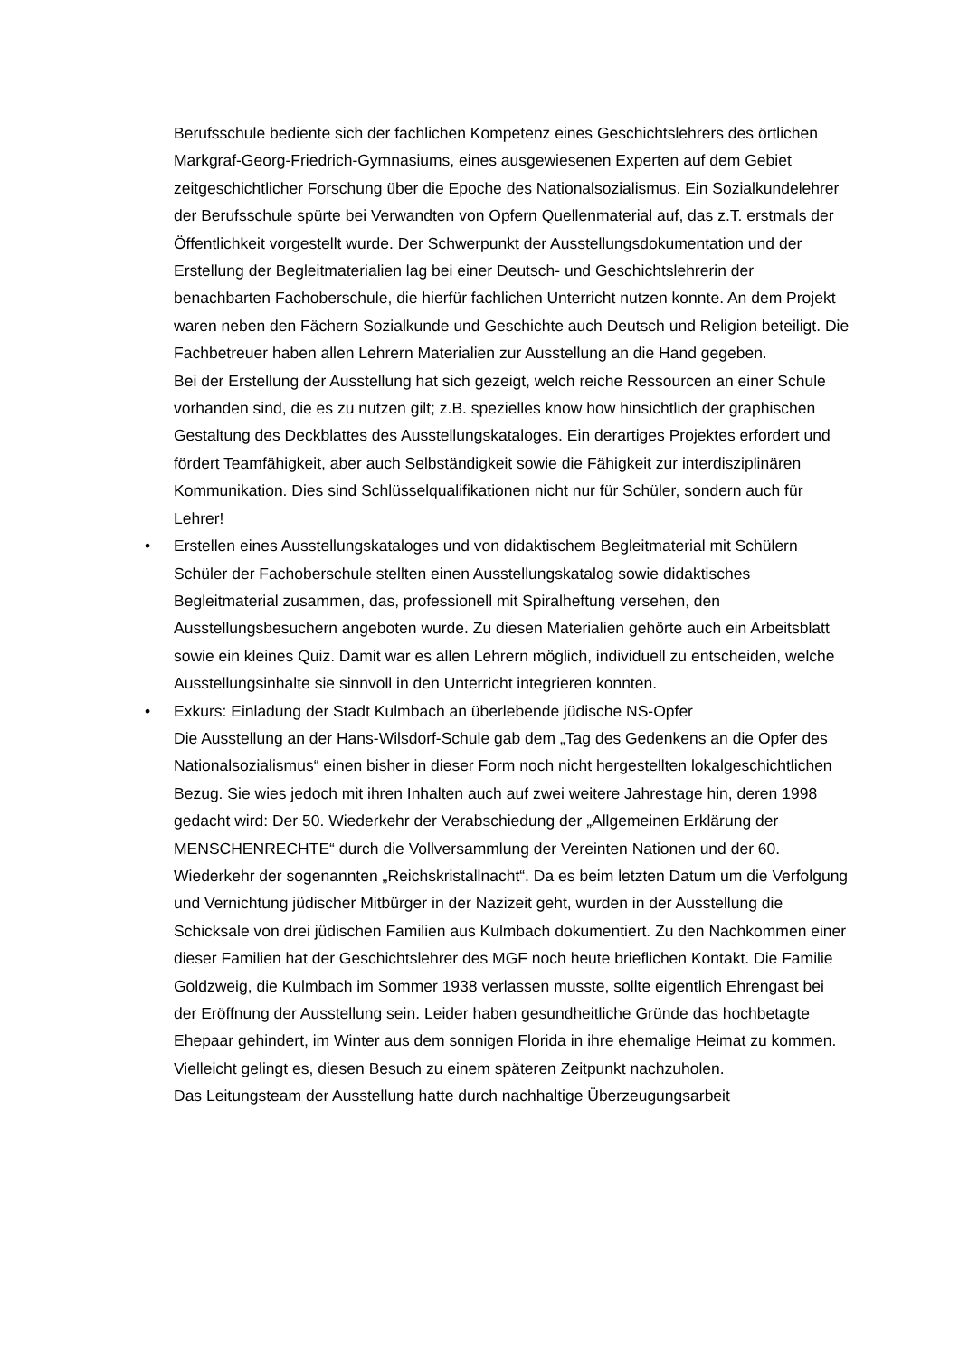Berufsschule bediente sich der fachlichen Kompetenz eines Geschichtslehrers des örtlichen Markgraf-Georg-Friedrich-Gymnasiums, eines ausgewiesenen Experten auf dem Gebiet zeitgeschichtlicher Forschung über die Epoche des Nationalsozialismus. Ein Sozialkundelehrer der Berufsschule spürte bei Verwandten von Opfern Quellenmaterial auf, das z.T. erstmals der Öffentlichkeit vorgestellt wurde. Der Schwerpunkt der Ausstellungsdokumentation und der Erstellung der Begleitmaterialien lag bei einer Deutsch- und Geschichtslehrerin der benachbarten Fachoberschule, die hierfür fachlichen Unterricht nutzen konnte. An dem Projekt waren neben den Fächern Sozialkunde und Geschichte auch Deutsch und Religion beteiligt. Die Fachbetreuer haben allen Lehrern Materialien zur Ausstellung an die Hand gegeben.
Bei der Erstellung der Ausstellung hat sich gezeigt, welch reiche Ressourcen an einer Schule vorhanden sind, die es zu nutzen gilt; z.B. spezielles know how hinsichtlich der graphischen Gestaltung des Deckblattes des Ausstellungskataloges. Ein derartiges Projektes erfordert und fördert Teamfähigkeit, aber auch Selbständigkeit sowie die Fähigkeit zur interdisziplinären Kommunikation. Dies sind Schlüsselqualifikationen nicht nur für Schüler, sondern auch für Lehrer!
•
Erstellen eines Ausstellungskataloges und von didaktischem Begleitmaterial mit Schülern
Schüler der Fachoberschule stellten einen Ausstellungskatalog sowie didaktisches Begleitmaterial zusammen, das, professionell mit Spiralheftung versehen, den Ausstellungsbesuchern angeboten wurde. Zu diesen Materialien gehörte auch ein Arbeitsblatt sowie ein kleines Quiz. Damit war es allen Lehrern möglich, individuell zu entscheiden, welche Ausstellungsinhalte sie sinnvoll in den Unterricht integrieren konnten.
•
Exkurs: Einladung der Stadt Kulmbach an überlebende jüdische NS-Opfer
Die Ausstellung an der Hans-Wilsdorf-Schule gab dem „Tag des Gedenkens an die Opfer des Nationalsozialismus“ einen bisher in dieser Form noch nicht hergestellten lokalgeschichtlichen Bezug. Sie wies jedoch mit ihren Inhalten auch auf zwei weitere Jahrestage hin, deren 1998 gedacht wird: Der 50. Wiederkehr der Verabschiedung der „Allgemeinen Erklärung der MENSCHENRECHTE“ durch die Vollversammlung der Vereinten Nationen und der 60. Wiederkehr der sogenannten „Reichskristallnacht“. Da es beim letzten Datum um die Verfolgung und Vernichtung jüdischer Mitbürger in der Nazizeit geht, wurden in der Ausstellung die Schicksale von drei jüdischen Familien aus Kulmbach dokumentiert. Zu den Nachkommen einer dieser Familien hat der Geschichtslehrer des MGF noch heute brieflichen Kontakt. Die Familie Goldzweig, die Kulmbach im Sommer 1938 verlassen musste, sollte eigentlich Ehrengast bei der Eröffnung der Ausstellung sein. Leider haben gesundheitliche Gründe das hochbetagte Ehepaar gehindert, im Winter aus dem sonnigen Florida in ihre ehemalige Heimat zu kommen. Vielleicht gelingt es, diesen Besuch zu einem späteren Zeitpunkt nachzuholen.
Das Leitungsteam der Ausstellung hatte durch nachhaltige Überzeugungsarbeit